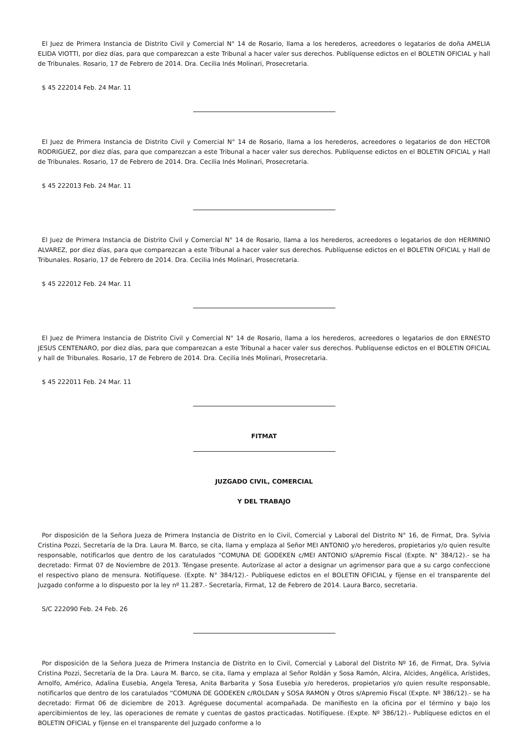El Juez de Primera Instancia de Distrito Civil y Comercial N° 14 de Rosario, llama a los herederos, acreedores o legatarios de doña AMELIA ELIDA VIOTTI, por diez días, para que comparezcan a este Tribunal a hacer valer sus derechos. Publíquense edictos en el BOLETIN OFICIAL y hall de Tribunales. Rosario, 17 de Febrero de 2014. Dra. Cecilia Inés Molinari, Prosecretaria.
$ 45 222014 Feb. 24 Mar. 11
El Juez de Primera Instancia de Distrito Civil y Comercial N° 14 de Rosario, llama a los herederos, acreedores o legatarios de don HECTOR RODRIGUEZ, por diez días, para que comparezcan a este Tribunal a hacer valer sus derechos. Publíquense edictos en el BOLETIN OFICIAL y Hall de Tribunales. Rosario, 17 de Febrero de 2014. Dra. Cecilia Inés Molinari, Prosecretaria.
$ 45 222013 Feb. 24 Mar. 11
El Juez de Primera Instancia de Distrito Civil y Comercial N° 14 de Rosario, llama a los herederos, acreedores o legatarios de don HERMINIO ALVAREZ, por diez días, para que comparezcan a este Tribunal a hacer valer sus derechos. Publíquense edictos en el BOLETIN OFICIAL y Hall de Tribunales. Rosario, 17 de Febrero de 2014. Dra. Cecilia Inés Molinari, Prosecretaria.
$ 45 222012 Feb. 24 Mar. 11
El Juez de Primera Instancia de Distrito Civil y Comercial N° 14 de Rosario, llama a los herederos, acreedores o legatarios de don ERNESTO JESUS CENTENARO, por diez días, para que comparezcan a este Tribunal a hacer valer sus derechos. Publíquense edictos en el BOLETIN OFICIAL y hall de Tribunales. Rosario, 17 de Febrero de 2014. Dra. Cecilia Inés Molinari, Prosecretaria.
$ 45 222011 Feb. 24 Mar. 11
FITMAT
JUZGADO CIVIL, COMERCIAL
Y DEL TRABAJO
Por disposición de la Señora Jueza de Primera Instancia de Distrito en lo Civil, Comercial y Laboral del Distrito N° 16, de Firmat, Dra. Sylvia Cristina Pozzi, Secretaría de la Dra. Laura M. Barco, se cita, llama y emplaza al Señor MEI ANTONIO y/o herederos, propietarios y/o quien resulte responsable, notificarlos que dentro de los caratulados “COMUNA DE GODEKEN c/MEI ANTONIO s/Apremio Fiscal (Expte. N° 384/12).- se ha decretado: Firmat 07 de Noviembre de 2013. Téngase presente. Autorízase al actor a designar un agrimensor para que a su cargo confeccione el respectivo plano de mensura. Notifíquese. (Expte. N° 384/12).- Publíquese edictos en el BOLETIN OFICIAL y fíjense en el transparente del Juzgado conforme a lo dispuesto por la ley nº 11.287.- Secretaría, Firmat, 12 de Febrero de 2014. Laura Barco, secretaria.
S/C 222090 Feb. 24 Feb. 26
Por disposición de la Señora Jueza de Primera Instancia de Distrito en lo Civil, Comercial y Laboral del Distrito Nº 16, de Firmat, Dra. Sylvia Cristina Pozzi, Secretaría de la Dra. Laura M. Barco, se cita, llama y emplaza al Señor Roldán y Sosa Ramón, Alcira, Alcides, Angélica, Arístides, Arnolfo, Américo, Adalina Eusebia, Angela Teresa, Anita Barbarita y Sosa Eusebia y/o herederos, propietarios y/o quien resulte responsable, notificarlos que dentro de los caratulados “COMUNA DE GODEKEN c/ROLDAN y SOSA RAMON y Otros s/Apremio Fiscal (Expte. Nº 386/12).- se ha decretado: Firmat 06 de diciembre de 2013. Agréguese documental acompañada. De manifiesto en la oficina por el término y bajo los apercibimientos de ley, las operaciones de remate y cuentas de gastos practicadas. Notifíquese. (Expte. Nº 386/12).- Publíquese edictos en el BOLETIN OFICIAL y fíjense en el transparente del Juzgado conforme a lo